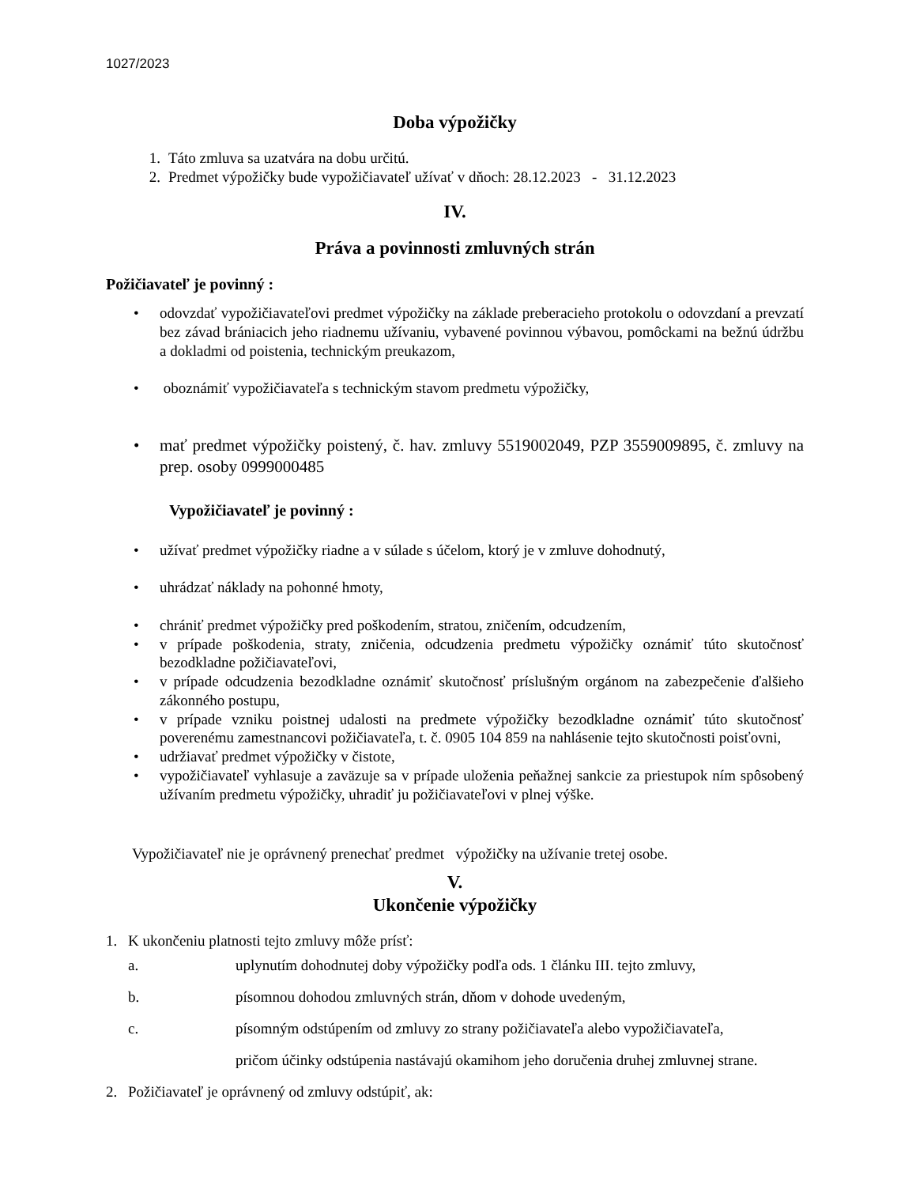1027/2023
Doba výpožičky
1. Táto zmluva sa uzatvára na dobu určitú.
2. Predmet výpožičky bude vypožičiavateľ užívať v dňoch: 28.12.2023 - 31.12.2023
IV.
Práva a povinnosti zmluvných strán
Požičiavateľ je povinný :
• odovzdať vypožičiavateľovi predmet výpožičky na základe preberacieho protokolu o odovzdaní a prevzatí bez závad brániacich jeho riadnemu užívaniu, vybavené povinnou výbavou, pomôckami na bežnú údržbu a dokladmi od poistenia, technickým preukazom,
• oboznámiť vypožičiavateľa s technickým stavom predmetu výpožičky,
• mať predmet výpožičky poistený, č. hav. zmluvy 5519002049, PZP 3559009895, č. zmluvy na prep. osoby 0999000485
Vypožičiavateľ je povinný :
• užívať predmet výpožičky riadne a v súlade s účelom, ktorý je v zmluve dohodnutý,
• uhrádzať náklady na pohonné hmoty,
• chrániť predmet výpožičky pred poškodením, stratou, zničením, odcudzením,
• v prípade poškodenia, straty, zničenia, odcudzenia predmetu výpožičky oznámiť túto skutočnosť bezodkladne požičiavateľovi,
• v prípade odcudzenia bezodkladne oznámiť skutočnosť príslušným orgánom na zabezpečenie ďalšieho zákonného postupu,
• v prípade vzniku poistnej udalosti na predmete výpožičky bezodkladne oznámiť túto skutočnosť poverenému zamestnancovi požičiavateľa, t. č. 0905 104 859 na nahlásenie tejto skutočnosti poisťovni,
• udržiavať predmet výpožičky v čistote,
• vypožičiavateľ vyhlasuje a zaväzuje sa v prípade uloženia peňažnej sankcie za priestupok ním spôsobený užívaním predmetu výpožičky, uhradiť ju požičiavateľovi v plnej výške.
Vypožičiavateľ nie je oprávnený prenechať predmet výpožičky na užívanie tretej osobe.
V.
Ukončenie výpožičky
1. K ukončeniu platnosti tejto zmluvy môže prísť:
a. uplynutím dohodnutej doby výpožičky podľa ods. 1 článku III. tejto zmluvy,
b. písomnou dohodou zmluvných strán, dňom v dohode uvedeným,
c. písomným odstúpením od zmluvy zo strany požičiavateľa alebo vypožičiavateľa,
pričom účinky odstúpenia nastávajú okamihom jeho doručenia druhej zmluvnej strane.
2. Požičiavateľ je oprávnený od zmluvy odstúpiť, ak: